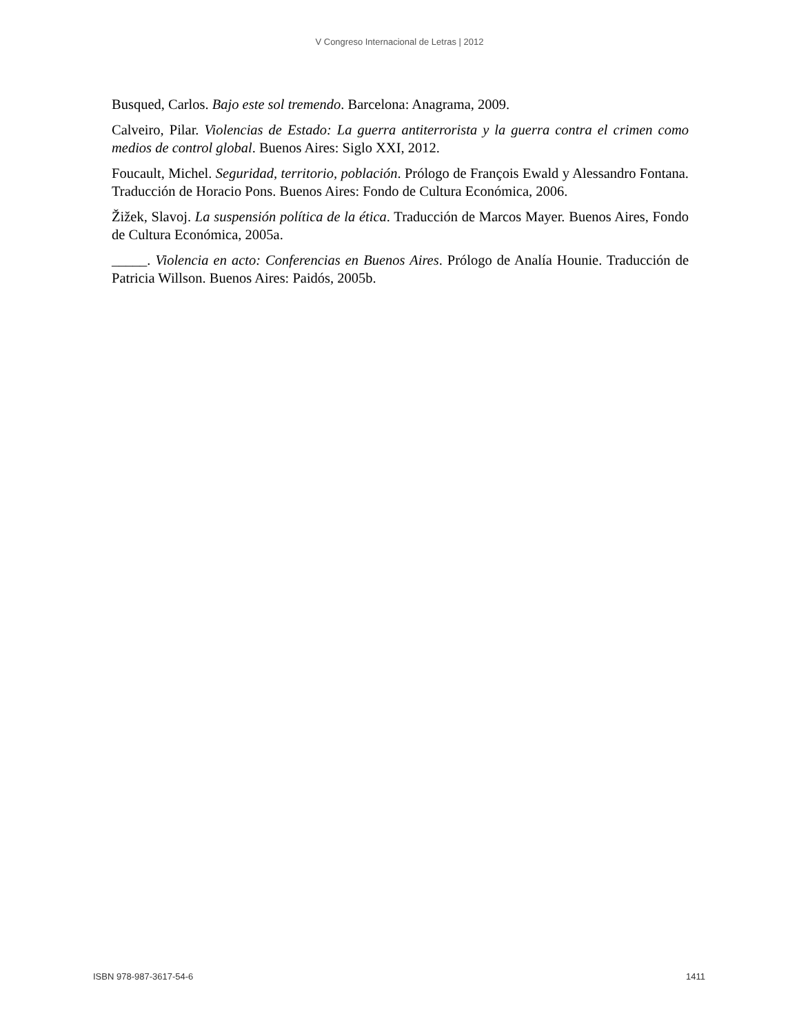V Congreso Internacional de Letras | 2012
Busqued, Carlos. Bajo este sol tremendo. Barcelona: Anagrama, 2009.
Calveiro, Pilar. Violencias de Estado: La guerra antiterrorista y la guerra contra el crimen como medios de control global. Buenos Aires: Siglo XXI, 2012.
Foucault, Michel. Seguridad, territorio, población. Prólogo de François Ewald y Alessandro Fontana. Traducción de Horacio Pons. Buenos Aires: Fondo de Cultura Económica, 2006.
Žižek, Slavoj. La suspensión política de la ética. Traducción de Marcos Mayer. Buenos Aires, Fondo de Cultura Económica, 2005a.
_____. Violencia en acto: Conferencias en Buenos Aires. Prólogo de Analía Hounie. Traducción de Patricia Willson. Buenos Aires: Paidós, 2005b.
ISBN 978-987-3617-54-6 1411